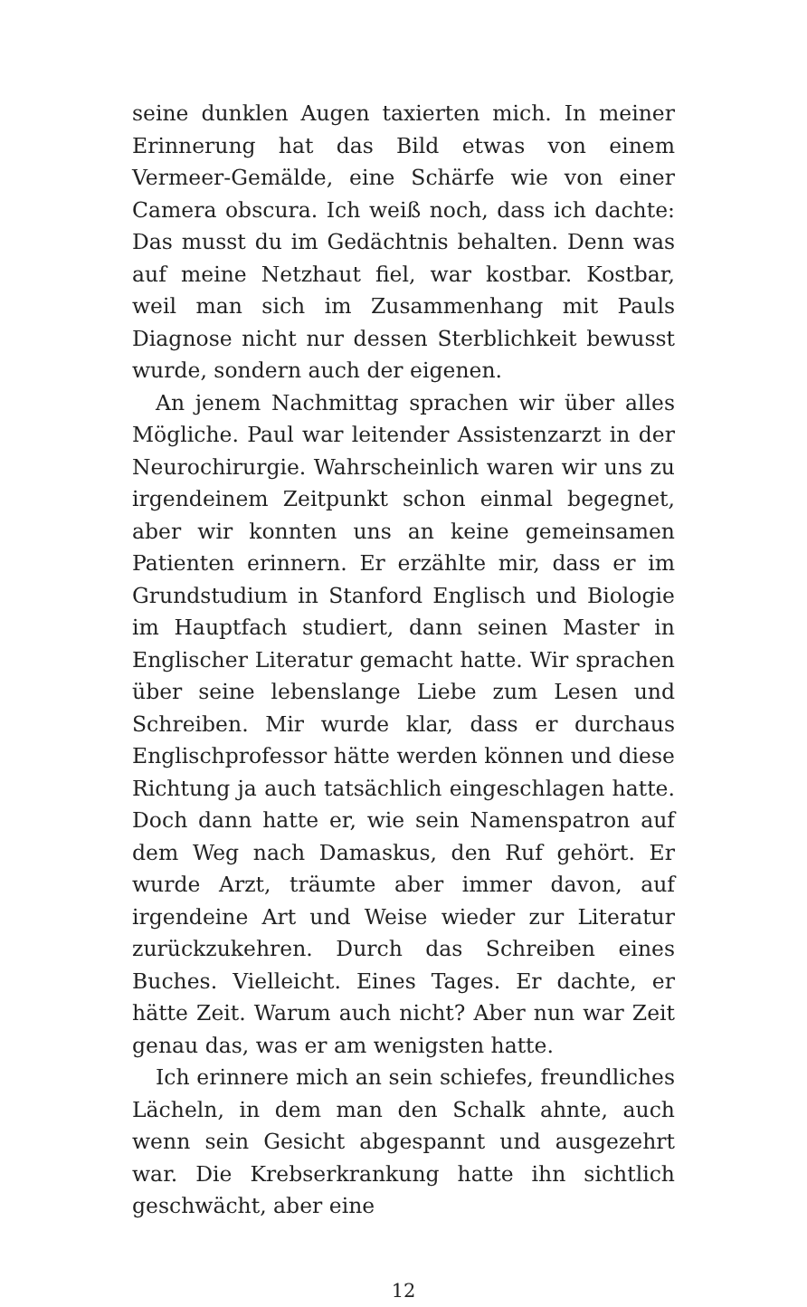seine dunklen Augen taxierten mich. In meiner Erinnerung hat das Bild etwas von einem Vermeer-Gemälde, eine Schärfe wie von einer Camera obscura. Ich weiß noch, dass ich dachte: Das musst du im Gedächtnis behalten. Denn was auf meine Netzhaut fiel, war kostbar. Kostbar, weil man sich im Zusammenhang mit Pauls Diagnose nicht nur dessen Sterblichkeit bewusst wurde, sondern auch der eigenen.
An jenem Nachmittag sprachen wir über alles Mögliche. Paul war leitender Assistenzarzt in der Neurochirurgie. Wahrscheinlich waren wir uns zu irgendeinem Zeitpunkt schon einmal begegnet, aber wir konnten uns an keine gemeinsamen Patienten erinnern. Er erzählte mir, dass er im Grundstudium in Stanford Englisch und Biologie im Hauptfach studiert, dann seinen Master in Englischer Literatur gemacht hatte. Wir sprachen über seine lebenslange Liebe zum Lesen und Schreiben. Mir wurde klar, dass er durchaus Englischprofessor hätte werden können und diese Richtung ja auch tatsächlich eingeschlagen hatte. Doch dann hatte er, wie sein Namenspatron auf dem Weg nach Damaskus, den Ruf gehört. Er wurde Arzt, träumte aber immer davon, auf irgendeine Art und Weise wieder zur Literatur zurückzukehren. Durch das Schreiben eines Buches. Vielleicht. Eines Tages. Er dachte, er hätte Zeit. Warum auch nicht? Aber nun war Zeit genau das, was er am wenigsten hatte.
Ich erinnere mich an sein schiefes, freundliches Lächeln, in dem man den Schalk ahnte, auch wenn sein Gesicht abgespannt und ausgezehrt war. Die Krebserkrankung hatte ihn sichtlich geschwächt, aber eine
12